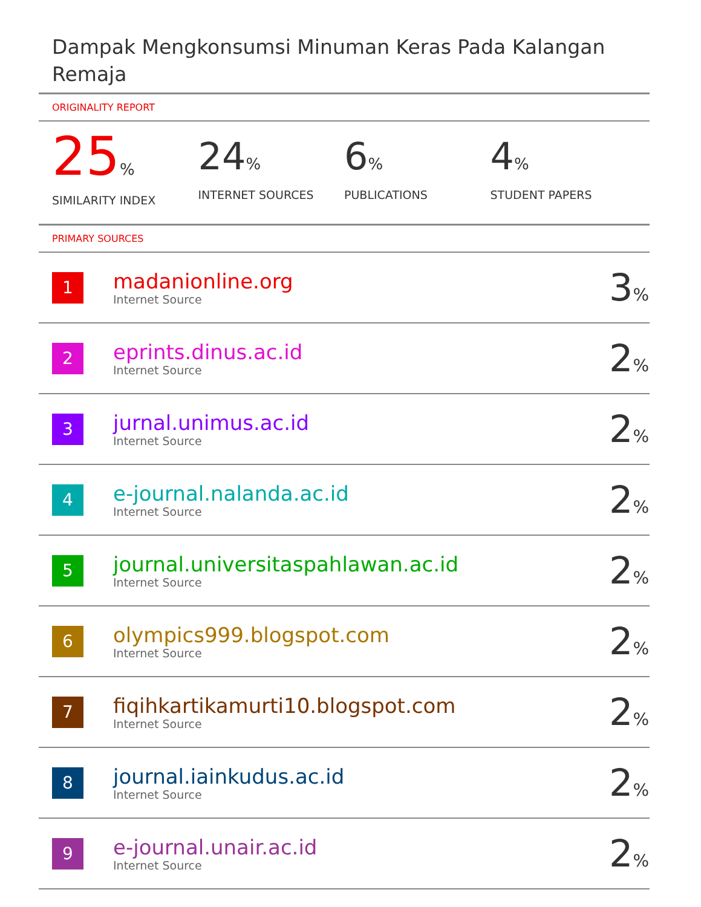Dampak Mengkonsumsi Minuman Keras Pada Kalangan Remaja
ORIGINALITY REPORT
25%
SIMILARITY INDEX
24%
INTERNET SOURCES
6%
PUBLICATIONS
4%
STUDENT PAPERS
PRIMARY SOURCES
| 1 | madanionline.org Internet Source | 3 % |
| 2 | eprints.dinus.ac.id Internet Source | 2 % |
| 3 | jurnal.unimus.ac.id Internet Source | 2 % |
| 4 | e-journal.nalanda.ac.id Internet Source | 2 % |
| 5 | journal.universitaspahlawan.ac.id Internet Source | 2 % |
| 6 | olympics999.blogspot.com Internet Source | 2 % |
| 7 | fiqihkartikamurti10.blogspot.com Internet Source | 2 % |
| 8 | journal.iainkudus.ac.id Internet Source | 2 % |
| 9 | e-journal.unair.ac.id Internet Source | 2 % |